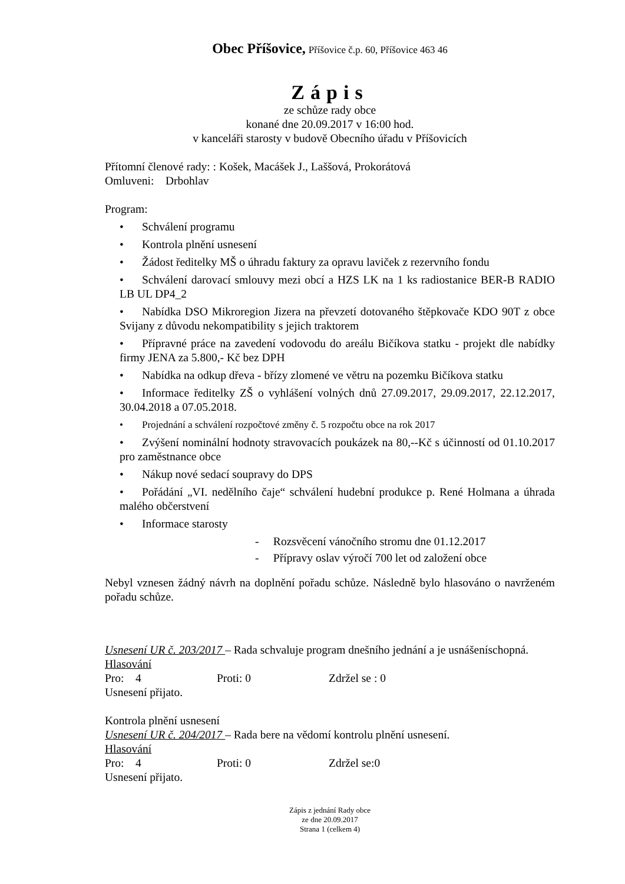Obec Příšovice, Příšovice č.p. 60, Příšovice 463 46
Zápis
ze schůze rady obce
konané dne 20.09.2017 v 16:00 hod.
v kanceláři starosty v budově Obecního úřadu v Příšovicích
Přítomní členové rady: : Košek, Macášek J., Laššová, Prokorátová
Omluveni: Drbohlav
Program:
• Schválení programu
• Kontrola plnění usnesení
• Žádost ředitelky MŠ o úhradu faktury za opravu laviček z rezervního fondu
• Schválení darovací smlouvy mezi obcí a HZS LK na 1 ks radiostanice BER-B RADIO LB UL DP4_2
• Nabídka DSO Mikroregion Jizera na převzetí dotovaného štěpkovače KDO 90T z obce Svijany z důvodu nekompatibility s jejich traktorem
• Přípravné práce na zavedení vodovodu do areálu Bičíkova statku - projekt dle nabídky firmy JENA za 5.800,- Kč bez DPH
• Nabídka na odkup dřeva - břízy zlomené ve větru na pozemku Bičíkova statku
• Informace ředitelky ZŠ o vyhlášení volných dnů 27.09.2017, 29.09.2017, 22.12.2017, 30.04.2018 a 07.05.2018.
• Projednání a schválení rozpočtové změny č. 5 rozpočtu obce na rok 2017
• Zvýšení nominální hodnoty stravovacích poukázek na 80,--Kč s účinností od 01.10.2017 pro zaměstnance obce
• Nákup nové sedací soupravy do DPS
• Pořádání „VI. nedělního čaje“ schválení hudební produkce p. René Holmana a úhrada malého občerstvení
• Informace starosty
- Rozsvěcení vánočního stromu dne 01.12.2017
- Přípravy oslav výročí 700 let od založení obce
Nebyl vznesen žádný návrh na doplnění pořadu schůze. Následně bylo hlasováno o navrženém pořadu schůze.
Usnesení UR č. 203/2017 – Rada schvaluje program dnešního jednání a je usnášeníschopná.
Hlasování
Pro: 4 Proti: 0 Zdržel se : 0
Usnesení přijato.
Kontrola plnění usnesení
Usnesení UR č. 204/2017 – Rada bere na vědomí kontrolu plnění usnesení.
Hlasování
Pro: 4 Proti: 0 Zdržel se:0
Usnesení přijato.
Zápis z jednání Rady obce
ze dne 20.09.2017
Strana 1 (celkem 4)